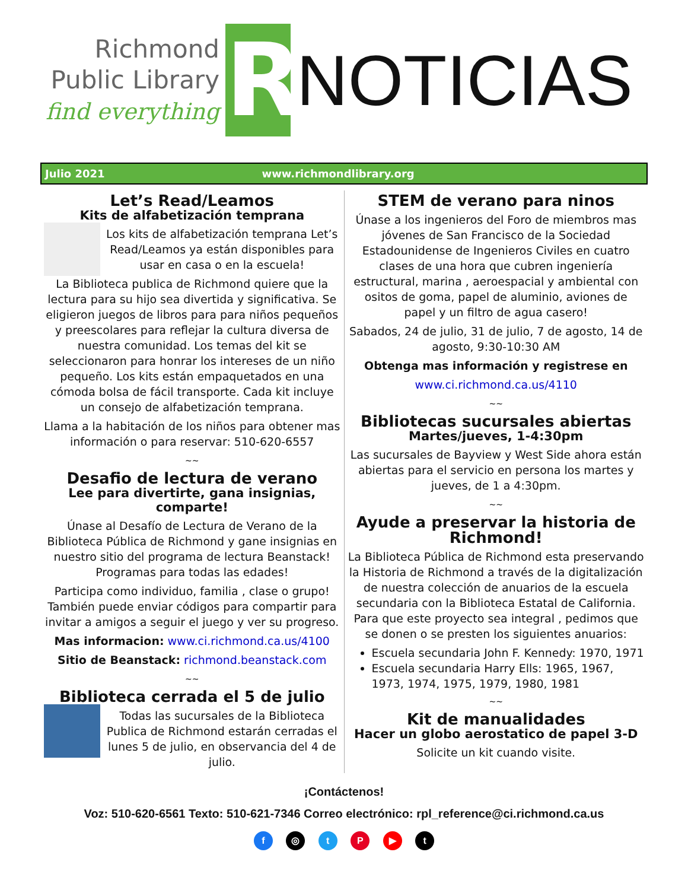Richmond
Public Library
find everything
R
NOTICIAS
Julio 2021 www.richmondlibrary.org
Let’s Read/Leamos
Kits de alfabetización temprana
Los kits de alfabetización temprana Let’s Read/Leamos ya están disponibles para usar en casa o en la escuela!
La Biblioteca publica de Richmond quiere que la lectura para su hijo sea divertida y significativa. Se eligieron juegos de libros para para niños pequeños y preescolares para reflejar la cultura diversa de nuestra comunidad. Los temas del kit se seleccionaron para honrar los intereses de un niño pequeño. Los kits están empaquetados en una cómoda bolsa de fácil transporte. Cada kit incluye un consejo de alfabetización temprana.
Llama a la habitación de los niños para obtener mas información o para reservar: 510-620-6557
~~
Desafio de lectura de verano
Lee para divertirte, gana insignias, comparte!
Únase al Desafío de Lectura de Verano de la Biblioteca Pública de Richmond y gane insignias en nuestro sitio del programa de lectura Beanstack! Programas para todas las edades!
Participa como individuo, familia , clase o grupo! También puede enviar códigos para compartir para invitar a amigos a seguir el juego y ver su progreso.
Mas informacion: www.ci.richmond.ca.us/4100
Sitio de Beanstack: richmond.beanstack.com
~~
Biblioteca cerrada el 5 de julio
Todas las sucursales de la Biblioteca Publica de Richmond estarán cerradas el lunes 5 de julio, en observancia del 4 de julio.
STEM de verano para ninos
Únase a los ingenieros del Foro de miembros mas jóvenes de San Francisco de la Sociedad Estadounidense de Ingenieros Civiles en cuatro clases de una hora que cubren ingeniería estructural, marina , aeroespacial y ambiental con ositos de goma, papel de aluminio, aviones de papel y un filtro de agua casero!
Sabados, 24 de julio, 31 de julio, 7 de agosto, 14 de agosto, 9:30-10:30 AM
Obtenga mas información y registrese en
www.ci.richmond.ca.us/4110
~~
Bibliotecas sucursales abiertas
Martes/jueves, 1-4:30pm
Las sucursales de Bayview y West Side ahora están abiertas para el servicio en persona los martes y jueves, de 1 a 4:30pm.
~~
Ayude a preservar la historia de Richmond!
La Biblioteca Pública de Richmond esta preservando la Historia de Richmond a través de la digitalización de nuestra colección de anuarios de la escuela secundaria con la Biblioteca Estatal de California. Para que este proyecto sea integral , pedimos que se donen o se presten los siguientes anuarios:
Escuela secundaria John F. Kennedy: 1970, 1971
Escuela secundaria Harry Ells: 1965, 1967, 1973, 1974, 1975, 1979, 1980, 1981
~~
Kit de manualidades
Hacer un globo aerostatico de papel 3-D
Solicite un kit cuando visite.
¡Contáctenos!
Voz: 510-620-6561 Texto: 510-621-7346 Correo electrónico: rpl_reference@ci.richmond.ca.us
f ◎ t P ▶ t